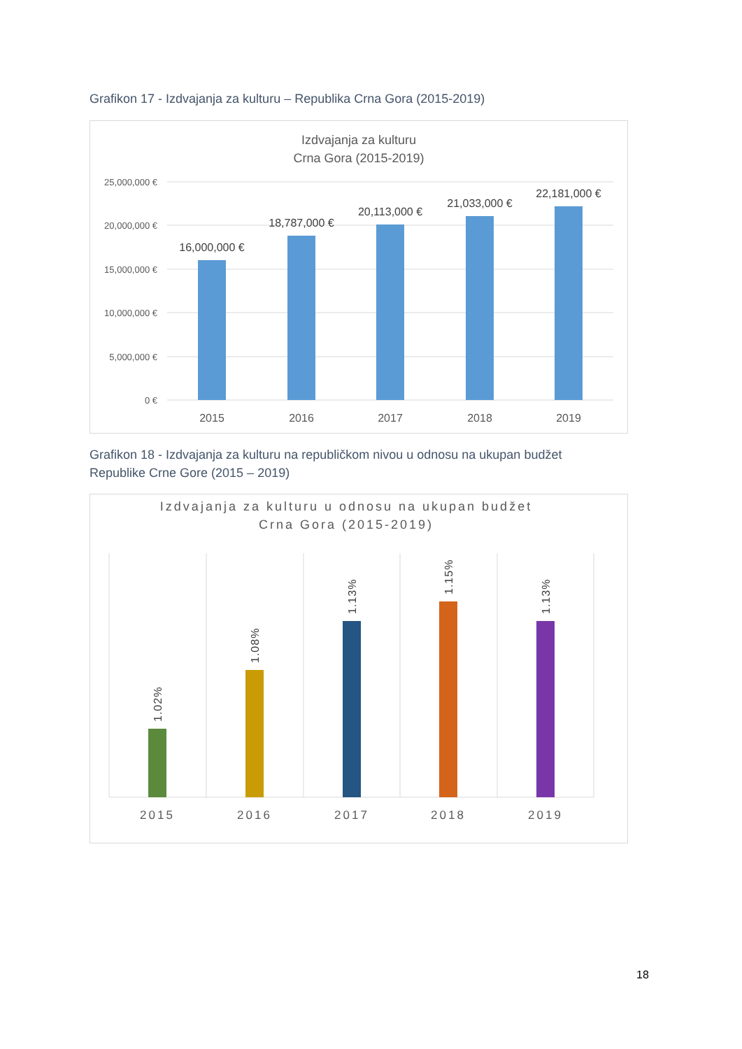Grafikon 17 - Izdvajanja za kulturu – Republika Crna Gora (2015-2019)
Izdvajanja za kulturu
Crna Gora (2015-2019)
25,000,000 €
20,000,000 €
15,000,000 €
10,000,000 €
5,000,000 €
0 €
16,000,000 €
18,787,000 €
20,113,000 €
21,033,000 €
22,181,000 €
2015
2016
2017
2018
2019
Grafikon 18 - Izdvajanja za kulturu na republičkom nivou u odnosu na ukupan budžet Republike Crne Gore (2015 – 2019)
Izdvajanja za kulturu u odnosu na ukupan budžet
Crna Gora (2015-2019)
1.02%
1.08%
1.13%
1.15%
1.13%
2015
2016
2017
2018
2019
18